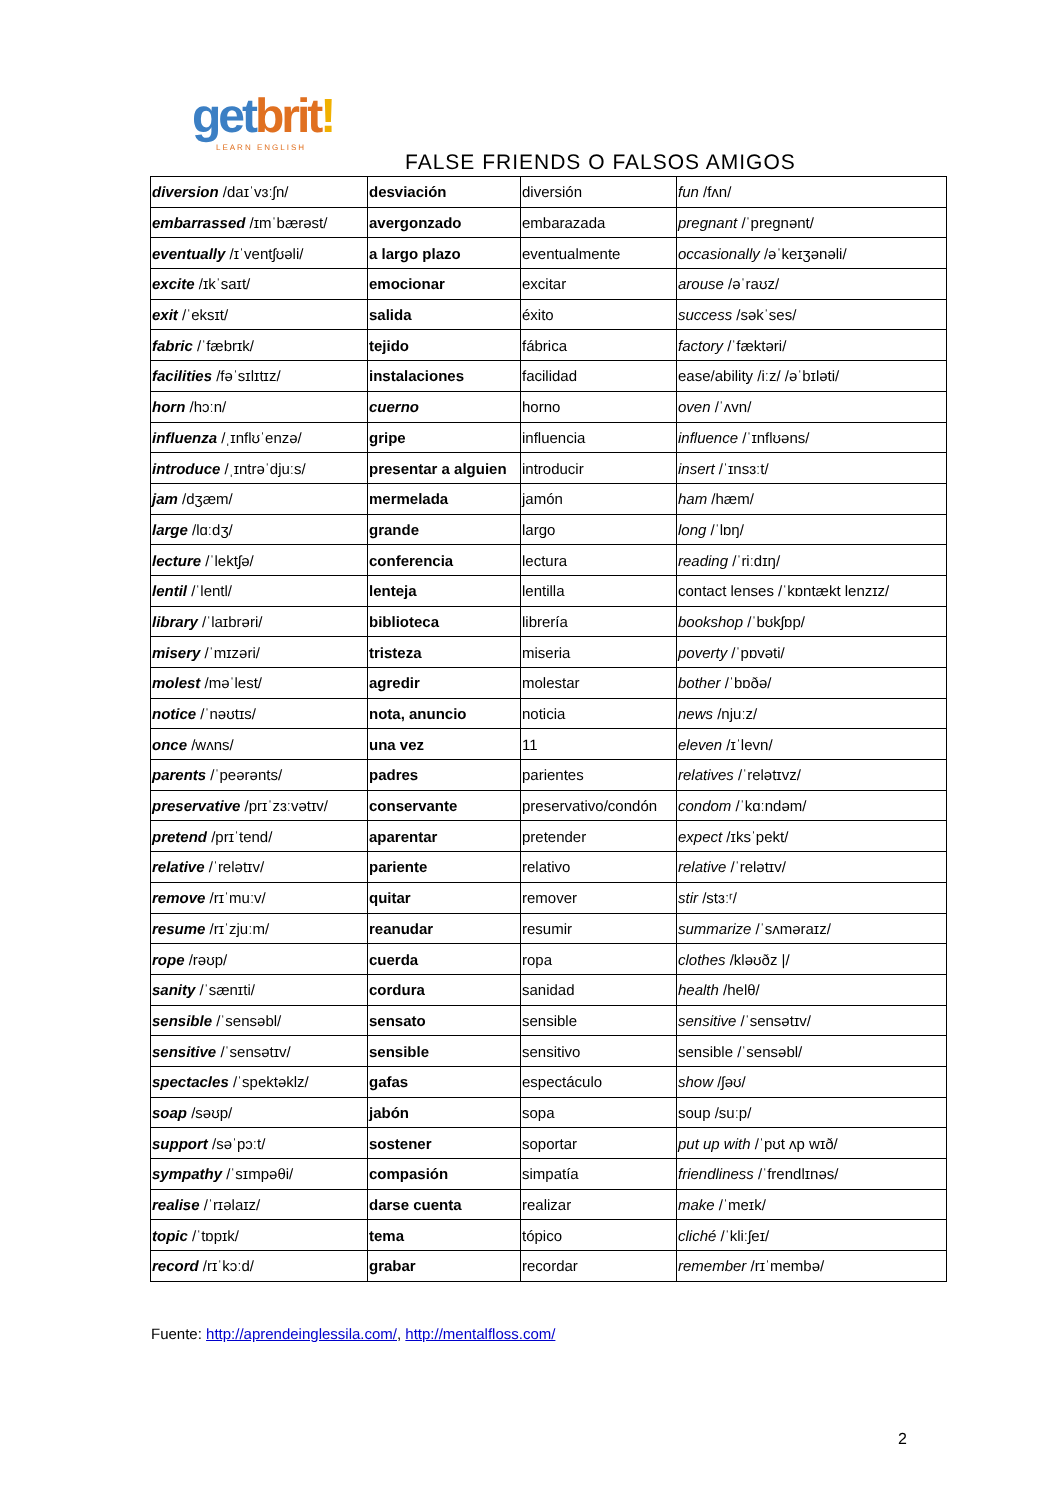get brit!
LEARN ENGLISH
FALSE FRIENDS O FALSOS AMIGOS
| diversion /daɪˈvɜːʃn/ | desviación | diversión | fun /fʌn/ |
| embarrassed /ɪmˈbærəst/ | avergonzado | embarazada | pregnant /ˈpregnənt/ |
| eventually /ɪˈventʃʊəli/ | a largo plazo | eventualmente | occasionally /əˈkeɪʒənəli/ |
| excite /ɪkˈsaɪt/ | emocionar | excitar | arouse /əˈraʊz/ |
| exit /ˈeksɪt/ | salida | éxito | success /səkˈses/ |
| fabric /ˈfæbrɪk/ | tejido | fábrica | factory /ˈfæktəri/ |
| facilities /fəˈsɪlɪtɪz/ | instalaciones | facilidad | ease/ability /iːz/ /əˈbɪləti/ |
| horn /hɔːn/ | cuerno | horno | oven /ˈʌvn/ |
| influenza /ˌɪnflʊˈenzə/ | gripe | influencia | influence /ˈɪnflʊəns/ |
| introduce /ˌɪntrəˈdjuːs/ | presentar a alguien | introducir | insert /ˈɪnsɜːt/ |
| jam /dʒæm/ | mermelada | jamón | ham /hæm/ |
| large /lɑːdʒ/ | grande | largo | long /ˈlɒŋ/ |
| lecture /ˈlektʃə/ | conferencia | lectura | reading /ˈriːdɪŋ/ |
| lentil /ˈlentl/ | lenteja | lentilla | contact lenses /ˈkɒntækt lenzɪz/ |
| library /ˈlaɪbrəri/ | biblioteca | librería | bookshop /ˈbʊkʃɒp/ |
| misery /ˈmɪzəri/ | tristeza | miseria | poverty /ˈpɒvəti/ |
| molest /məˈlest/ | agredir | molestar | bother /ˈbɒðə/ |
| notice /ˈnəʊtɪs/ | nota, anuncio | noticia | news /njuːz/ |
| once /wʌns/ | una vez | 11 | eleven /ɪˈlevn/ |
| parents /ˈpeərənts/ | padres | parientes | relatives /ˈrelətɪvz/ |
| preservative /prɪˈzɜːvətɪv/ | conservante | preservativo/condón | condom /ˈkɑːndəm/ |
| pretend /prɪˈtend/ | aparentar | pretender | expect /ɪksˈpekt/ |
| relative /ˈrelətɪv/ | pariente | relativo | relative /ˈrelətɪv/ |
| remove /rɪˈmuːv/ | quitar | remover | stir /stɜːʳ/ |
| resume /rɪˈzjuːm/ | reanudar | resumir | summarize /ˈsʌməraɪz/ |
| rope /rəʊp/ | cuerda | ropa | clothes /kləʊðz // |
| sanity /ˈsænɪti/ | cordura | sanidad | health /helθ/ |
| sensible /ˈsensəbl/ | sensato | sensible | sensitive /ˈsensətɪv/ |
| sensitive /ˈsensətɪv/ | sensible | sensitivo | sensible /ˈsensəbl/ |
| spectacles /ˈspektəklz/ | gafas | espectáculo | show /ʃəʊ/ |
| soap /səʊp/ | jabón | sopa | soup /suːp/ |
| support /səˈpɔːt/ | sostener | soportar | put up with /ˈpʊt ʌp wɪð/ |
| sympathy /ˈsɪmpəθi/ | compasión | simpatía | friendliness /ˈfrendlɪnəs/ |
| realise /ˈrɪəlaɪz/ | darse cuenta | realizar | make /ˈmeɪk/ |
| topic /ˈtɒpɪk/ | tema | tópico | cliché /ˈkliːʃeɪ/ |
| record /rɪˈkɔːd/ | grabar | recordar | remember /rɪˈmembə/ |
Fuente: http://aprendeinglessila.com/, http://mentalfloss.com/
2